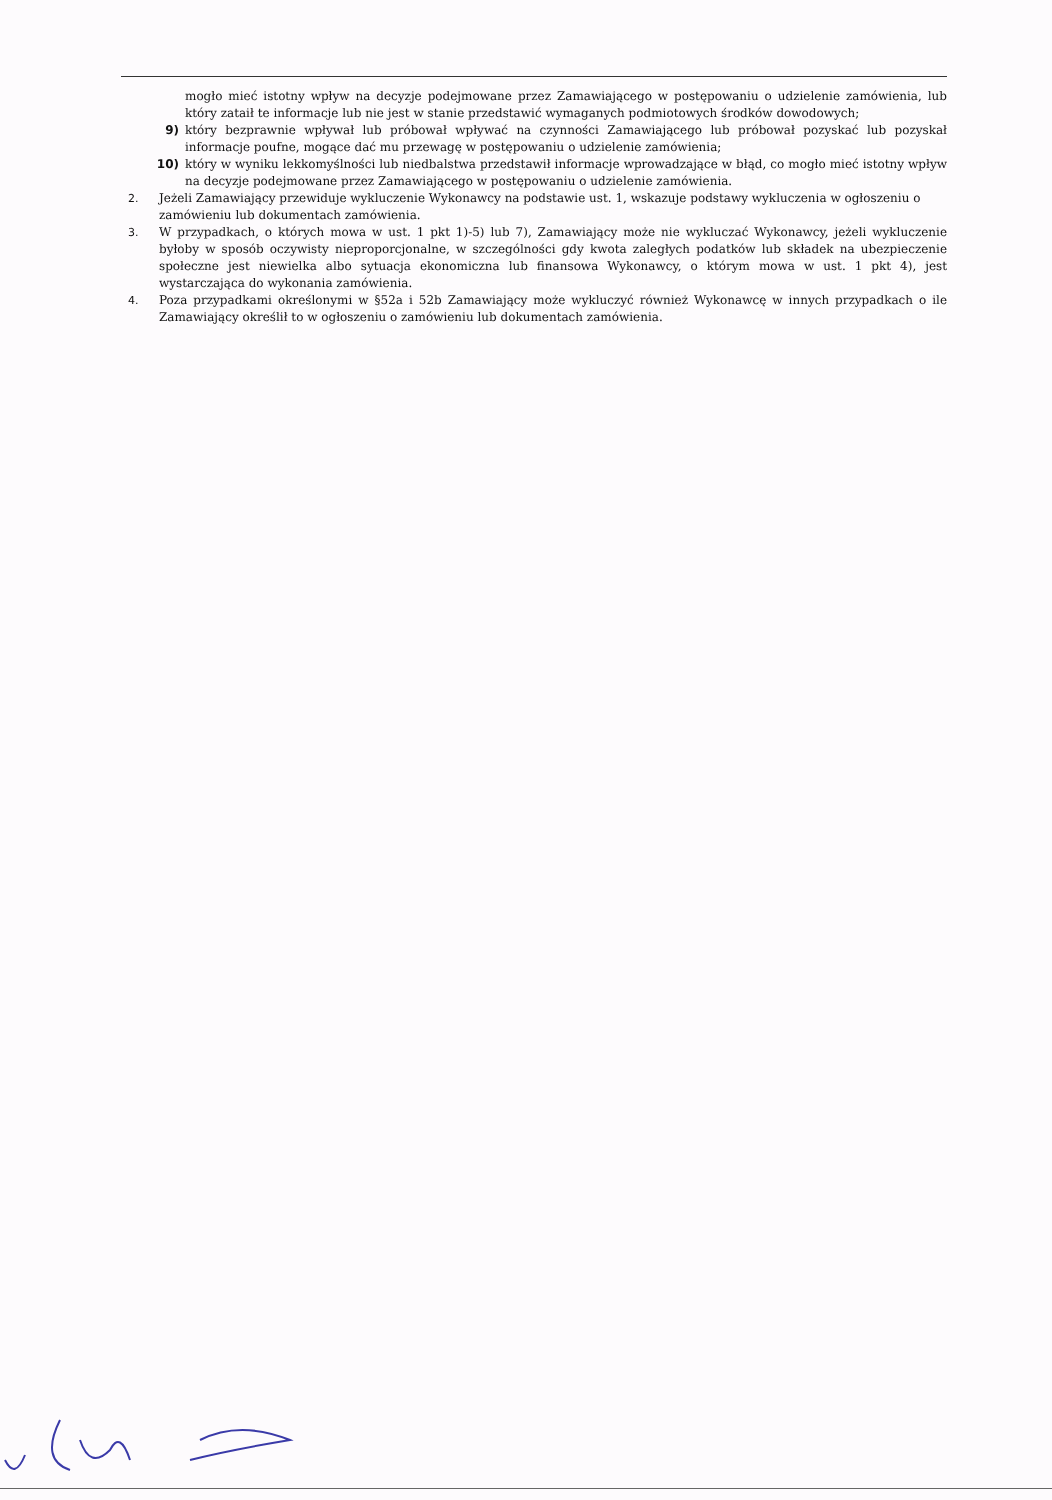mogło mieć istotny wpływ na decyzje podejmowane przez Zamawiającego w postępowaniu o udzielenie zamówienia, lub który zataił te informacje lub nie jest w stanie przedstawić wymaganych podmiotowych środków dowodowych;
9) który bezprawnie wpływał lub próbował wpływać na czynności Zamawiającego lub próbował pozyskać lub pozyskał informacje poufne, mogące dać mu przewagę w postępowaniu o udzielenie zamówienia;
10) który w wyniku lekkomyślności lub niedbalstwa przedstawił informacje wprowadzające w błąd, co mogło mieć istotny wpływ na decyzje podejmowane przez Zamawiającego w postępowaniu o udzielenie zamówienia.
2. Jeżeli Zamawiający przewiduje wykluczenie Wykonawcy na podstawie ust. 1, wskazuje podstawy wykluczenia w ogłoszeniu o zamówieniu lub dokumentach zamówienia.
3. W przypadkach, o których mowa w ust. 1 pkt 1)-5) lub 7), Zamawiający może nie wykluczać Wykonawcy, jeżeli wykluczenie byłoby w sposób oczywisty nieproporcjonalne, w szczególności gdy kwota zaległych podatków lub składek na ubezpieczenie społeczne jest niewielka albo sytuacja ekonomiczna lub finansowa Wykonawcy, o którym mowa w ust. 1 pkt 4), jest wystarczająca do wykonania zamówienia.
4. Poza przypadkami określonymi w §52a i 52b Zamawiający może wykluczyć również Wykonawcę w innych przypadkach o ile Zamawiający określił to w ogłoszeniu o zamówieniu lub dokumentach zamówienia.